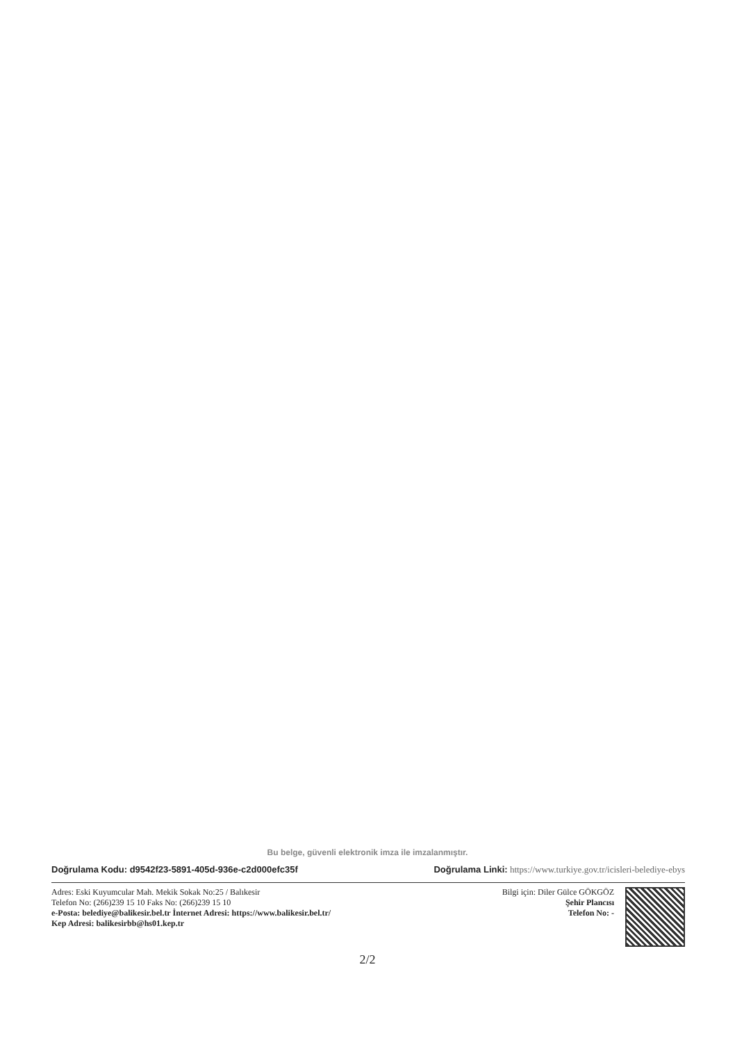Bu belge, güvenli elektronik imza ile imzalanmıştır.
Doğrulama Kodu: d9542f23-5891-405d-936e-c2d000efc35f Doğrulama Linki: https://www.turkiye.gov.tr/icisleri-belediye-ebys
Adres: Eski Kuyumcular Mah. Mekik Sokak No:25 / Balıkesir
Telefon No: (266)239 15 10 Faks No: (266)239 15 10
e-Posta: belediye@balikesir.bel.tr İnternet Adresi: https://www.balikesir.bel.tr/
Kep Adresi: balikesirbb@hs01.kep.tr
Bilgi için: Diler Gülce GÖKGÖZ
Şehir Plancısı
Telefon No: -
2/2